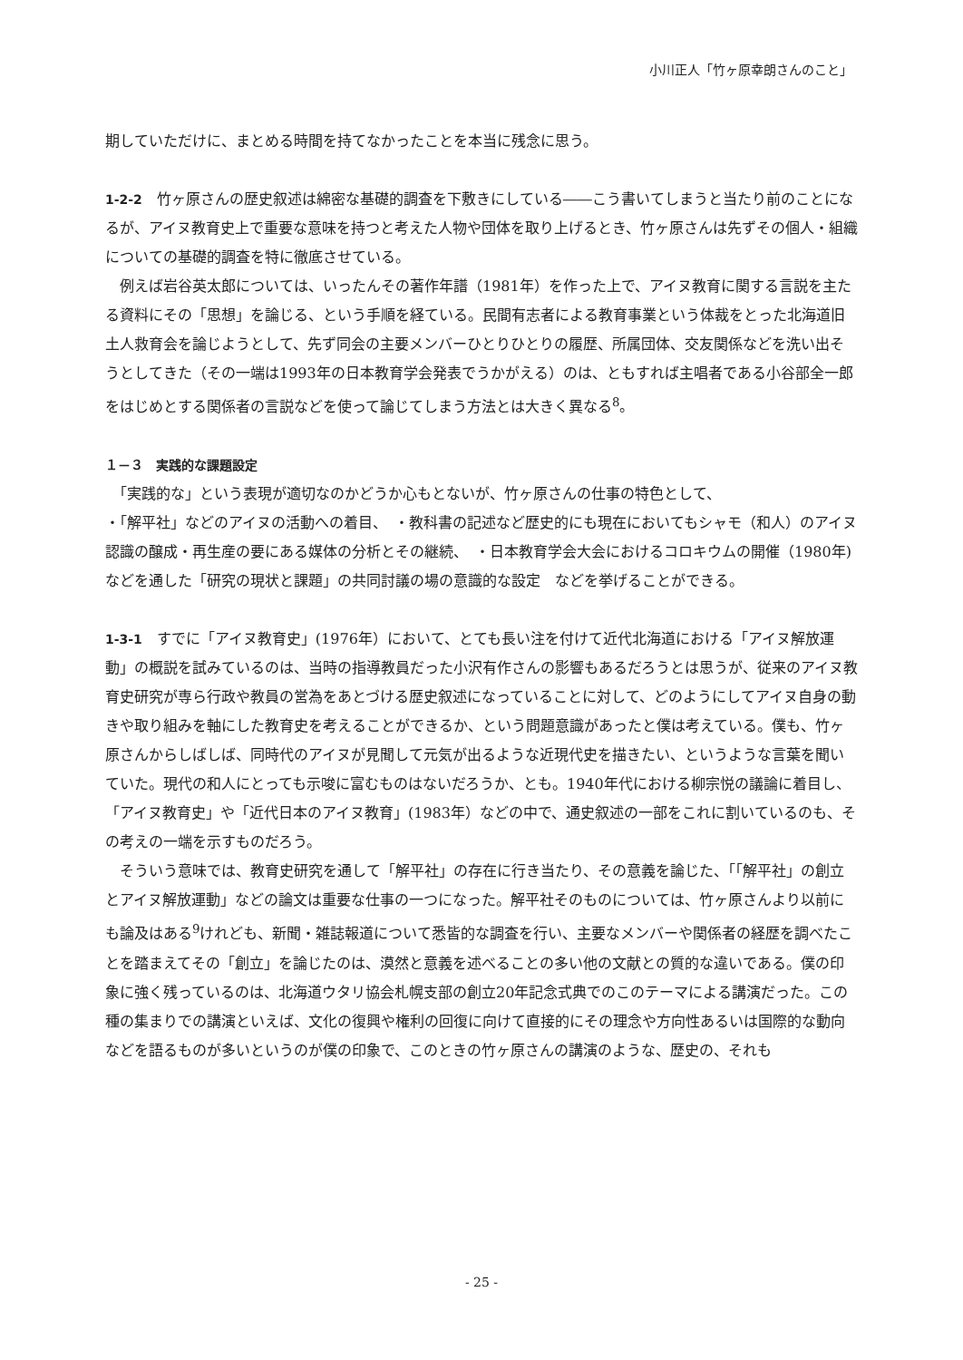小川正人「竹ヶ原幸朗さんのこと」
期していただけに、まとめる時間を持てなかったことを本当に残念に思う。
1-2-2　竹ヶ原さんの歴史叙述は綿密な基礎的調査を下敷きにしている――こう書いてしまうと当たり前のことになるが、アイヌ教育史上で重要な意味を持つと考えた人物や団体を取り上げるとき、竹ヶ原さんは先ずその個人・組織についての基礎的調査を特に徹底させている。
　例えば岩谷英太郎については、いったんその著作年譜（1981年）を作った上で、アイヌ教育に関する言説を主たる資料にその「思想」を論じる、という手順を経ている。民間有志者による教育事業という体裁をとった北海道旧土人救育会を論じようとして、先ず同会の主要メンバーひとりひとりの履歴、所属団体、交友関係などを洗い出そうとしてきた（その一端は1993年の日本教育学会発表でうかがえる）のは、ともすれば主唱者である小谷部全一郎をはじめとする関係者の言説などを使って論じてしまう方法とは大きく異なる<sup>8</sup>。
１－３　実践的な課題設定
　「実践的な」という表現が適切なのかどうか心もとないが、竹ヶ原さんの仕事の特色として、
・「解平社」などのアイヌの活動への着目、　・教科書の記述など歴史的にも現在においてもシャモ（和人）のアイヌ認識の醸成・再生産の要にある媒体の分析とその継続、　・日本教育学会大会におけるコロキウムの開催（1980年)などを通した「研究の現状と課題」の共同討議の場の意識的な設定　などを挙げることができる。
1-3-1　すでに「アイヌ教育史」(1976年）において、とても長い注を付けて近代北海道における「アイヌ解放運動」の概説を試みているのは、当時の指導教員だった小沢有作さんの影響もあるだろうとは思うが、従来のアイヌ教育史研究が専ら行政や教員の営為をあとづける歴史叙述になっていることに対して、どのようにしてアイヌ自身の動きや取り組みを軸にした教育史を考えることができるか、という問題意識があったと僕は考えている。僕も、竹ヶ原さんからしばしば、同時代のアイヌが見聞して元気が出るような近現代史を描きたい、というような言葉を聞いていた。現代の和人にとっても示唆に富むものはないだろうか、とも。1940年代における柳宗悦の議論に着目し、「アイヌ教育史」や「近代日本のアイヌ教育」(1983年）などの中で、通史叙述の一部をこれに割いているのも、その考えの一端を示すものだろう。
　そういう意味では、教育史研究を通して「解平社」の存在に行き当たり、その意義を論じた、「「解平社」の創立とアイヌ解放運動」などの論文は重要な仕事の一つになった。解平社そのものについては、竹ヶ原さんより以前にも論及はある<sup>9</sup>けれども、新聞・雑誌報道について悉皆的な調査を行い、主要なメンバーや関係者の経歴を調べたことを踏まえてその「創立」を論じたのは、漠然と意義を述べることの多い他の文献との質的な違いである。僕の印象に強く残っているのは、北海道ウタリ協会札幌支部の創立20年記念式典でのこのテーマによる講演だった。この種の集まりでの講演といえば、文化の復興や権利の回復に向けて直接的にその理念や方向性あるいは国際的な動向などを語るものが多いというのが僕の印象で、このときの竹ヶ原さんの講演のような、歴史の、それも
- 25 -